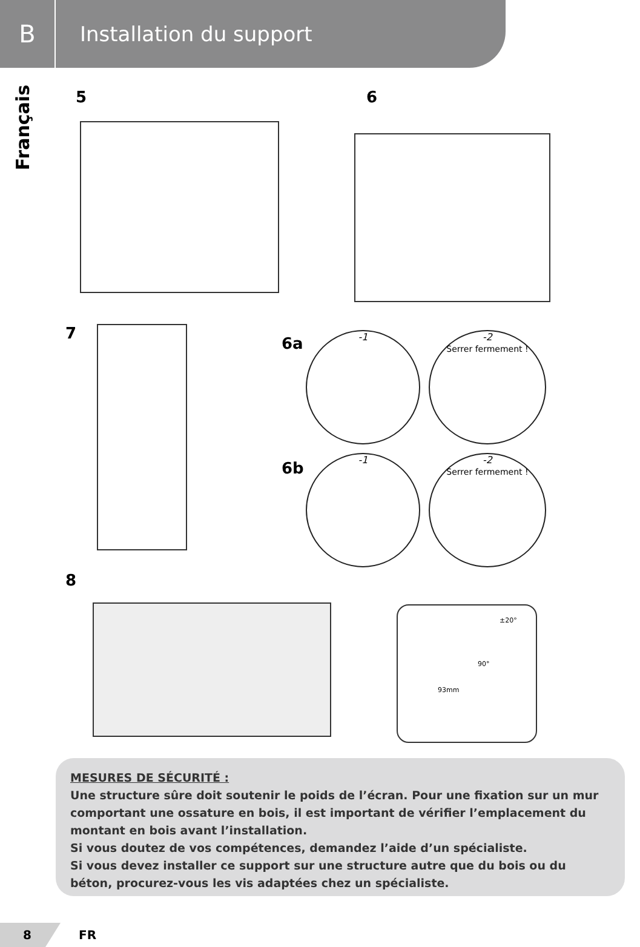B
Installation du support
Français
5 6
7
6a -1
-2
Serrer fermement !
6b
-1
-2
Serrer fermement !
8
±20°
90°
93mm
MESURES DE SÉCURITÉ :
Une structure sûre doit soutenir le poids de l’écran. Pour une fixation sur un mur comportant une ossature en bois, il est important de vérifier l’emplacement du montant en bois avant l’installation.
Si vous doutez de vos compétences, demandez l’aide d’un spécialiste.
Si vous devez installer ce support sur une structure autre que du bois ou du béton, procurez-vous les vis adaptées chez un spécialiste.
8 FR